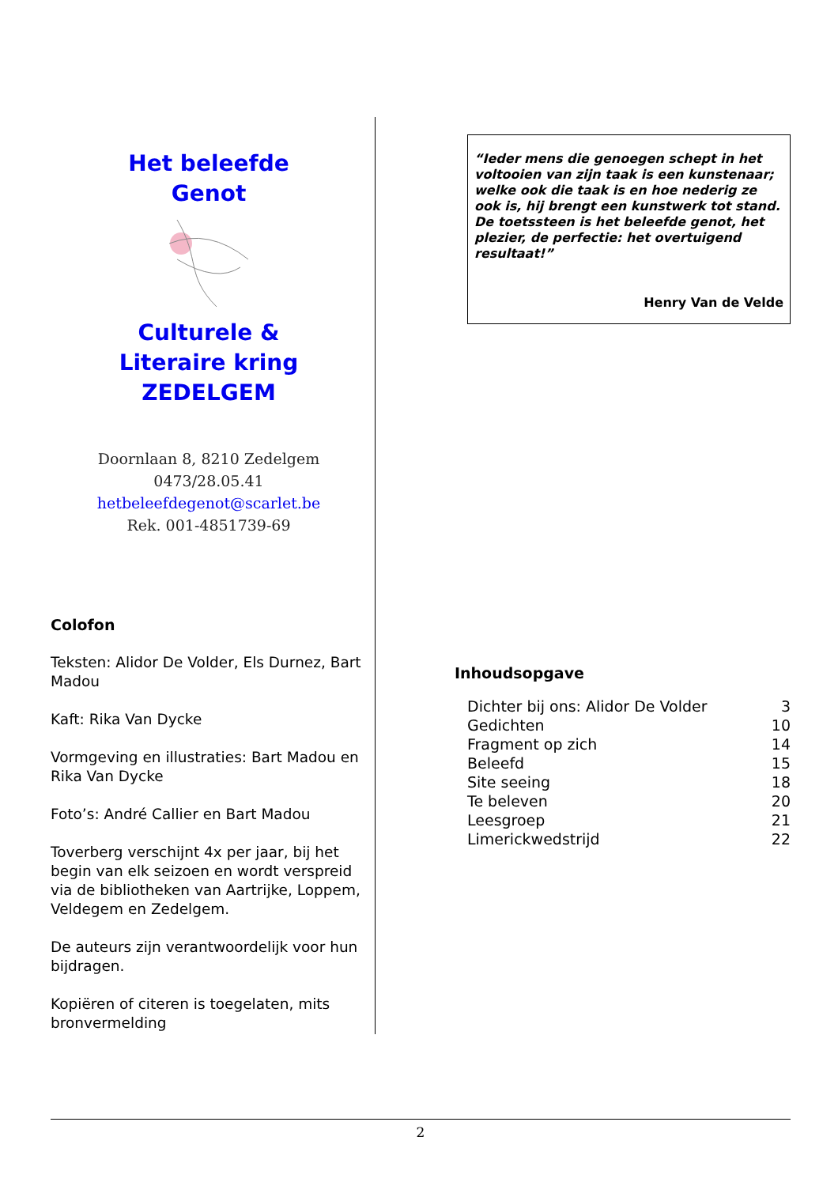Het beleefde
Genot Culturele &
Literaire kring
ZEDELGEM
Doornlaan 8, 8210 Zedelgem
0473/28.05.41
hetbeleefdegenot@scarlet.be
Rek. 001-4851739-69
Colofon
Teksten: Alidor De Volder, Els Durnez, Bart Madou
Kaft: Rika Van Dycke
Vormgeving en illustraties: Bart Madou en Rika Van Dycke
Foto’s: André Callier en Bart Madou
Toverberg verschijnt 4x per jaar, bij het begin van elk seizoen en wordt verspreid via de bibliotheken van Aartrijke, Loppem, Veldegem en Zedelgem.
De auteurs zijn verantwoordelijk voor hun bijdragen.
Kopiëren of citeren is toegelaten, mits bronvermelding
“Ieder mens die genoegen schept in het voltooien van zijn taak is een kunstenaar; welke ook die taak is en hoe nederig ze ook is, hij brengt een kunstwerk tot stand. De toetssteen is het beleefde genot, het plezier, de perfectie: het overtuigend resultaat!”
Henry Van de Velde
Inhoudsopgave
| Dichter bij ons: Alidor De Volder | 3 |
| Gedichten | 10 |
| Fragment op zich | 14 |
| Beleefd | 15 |
| Site seeing | 18 |
| Te beleven | 20 |
| Leesgroep | 21 |
| Limerickwedstrijd | 22 |
2